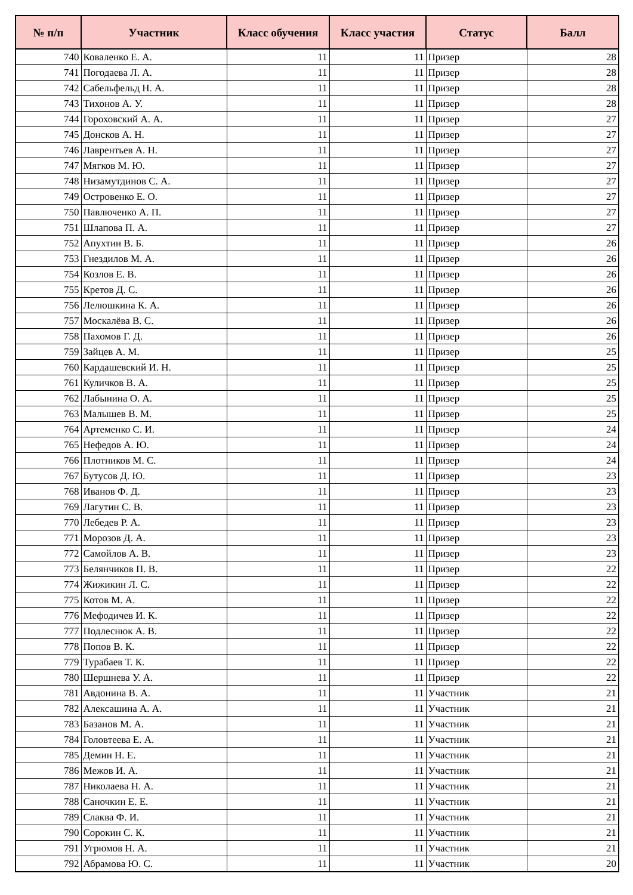| № п/п | Участник | Класс обучения | Класс участия | Статус | Балл |
| --- | --- | --- | --- | --- | --- |
| 740 | Коваленко Е. А. | 11 | 11 | Призер | 28 |
| 741 | Погодаева Л. А. | 11 | 11 | Призер | 28 |
| 742 | Сабельфельд Н. А. | 11 | 11 | Призер | 28 |
| 743 | Тихонов А. У. | 11 | 11 | Призер | 28 |
| 744 | Гороховский А. А. | 11 | 11 | Призер | 27 |
| 745 | Донсков А. Н. | 11 | 11 | Призер | 27 |
| 746 | Лаврентьев А. Н. | 11 | 11 | Призер | 27 |
| 747 | Мягков М. Ю. | 11 | 11 | Призер | 27 |
| 748 | Низамутдинов С. А. | 11 | 11 | Призер | 27 |
| 749 | Островенко Е. О. | 11 | 11 | Призер | 27 |
| 750 | Павлюченко А. П. | 11 | 11 | Призер | 27 |
| 751 | Шлапова П. А. | 11 | 11 | Призер | 27 |
| 752 | Апухтин В. Б. | 11 | 11 | Призер | 26 |
| 753 | Гнездилов М. А. | 11 | 11 | Призер | 26 |
| 754 | Козлов Е. В. | 11 | 11 | Призер | 26 |
| 755 | Кретов Д. С. | 11 | 11 | Призер | 26 |
| 756 | Лелюшкина К. А. | 11 | 11 | Призер | 26 |
| 757 | Москалёва В. С. | 11 | 11 | Призер | 26 |
| 758 | Пахомов Г. Д. | 11 | 11 | Призер | 26 |
| 759 | Зайцев А. М. | 11 | 11 | Призер | 25 |
| 760 | Кардашевский И. Н. | 11 | 11 | Призер | 25 |
| 761 | Куличков В. А. | 11 | 11 | Призер | 25 |
| 762 | Лабынина О. А. | 11 | 11 | Призер | 25 |
| 763 | Малышев В. М. | 11 | 11 | Призер | 25 |
| 764 | Артеменко С. И. | 11 | 11 | Призер | 24 |
| 765 | Нефедов А. Ю. | 11 | 11 | Призер | 24 |
| 766 | Плотников М. С. | 11 | 11 | Призер | 24 |
| 767 | Бутусов Д. Ю. | 11 | 11 | Призер | 23 |
| 768 | Иванов Ф. Д. | 11 | 11 | Призер | 23 |
| 769 | Лагутин С. В. | 11 | 11 | Призер | 23 |
| 770 | Лебедев Р. А. | 11 | 11 | Призер | 23 |
| 771 | Морозов Д. А. | 11 | 11 | Призер | 23 |
| 772 | Самойлов А. В. | 11 | 11 | Призер | 23 |
| 773 | Белянчиков П. В. | 11 | 11 | Призер | 22 |
| 774 | Жижикин Л. С. | 11 | 11 | Призер | 22 |
| 775 | Котов М. А. | 11 | 11 | Призер | 22 |
| 776 | Мефодичев И. К. | 11 | 11 | Призер | 22 |
| 777 | Подлеснюк А. В. | 11 | 11 | Призер | 22 |
| 778 | Попов В. К. | 11 | 11 | Призер | 22 |
| 779 | Турабаев Т. К. | 11 | 11 | Призер | 22 |
| 780 | Шершнева У. А. | 11 | 11 | Призер | 22 |
| 781 | Авдонина В. А. | 11 | 11 | Участник | 21 |
| 782 | Алексашина А. А. | 11 | 11 | Участник | 21 |
| 783 | Базанов М. А. | 11 | 11 | Участник | 21 |
| 784 | Головтеева Е. А. | 11 | 11 | Участник | 21 |
| 785 | Демин Н. Е. | 11 | 11 | Участник | 21 |
| 786 | Межов И. А. | 11 | 11 | Участник | 21 |
| 787 | Николаева Н. А. | 11 | 11 | Участник | 21 |
| 788 | Саночкин Е. Е. | 11 | 11 | Участник | 21 |
| 789 | Слаква Ф. И. | 11 | 11 | Участник | 21 |
| 790 | Сорокин С. К. | 11 | 11 | Участник | 21 |
| 791 | Угрюмов Н. А. | 11 | 11 | Участник | 21 |
| 792 | Абрамова Ю. С. | 11 | 11 | Участник | 20 |